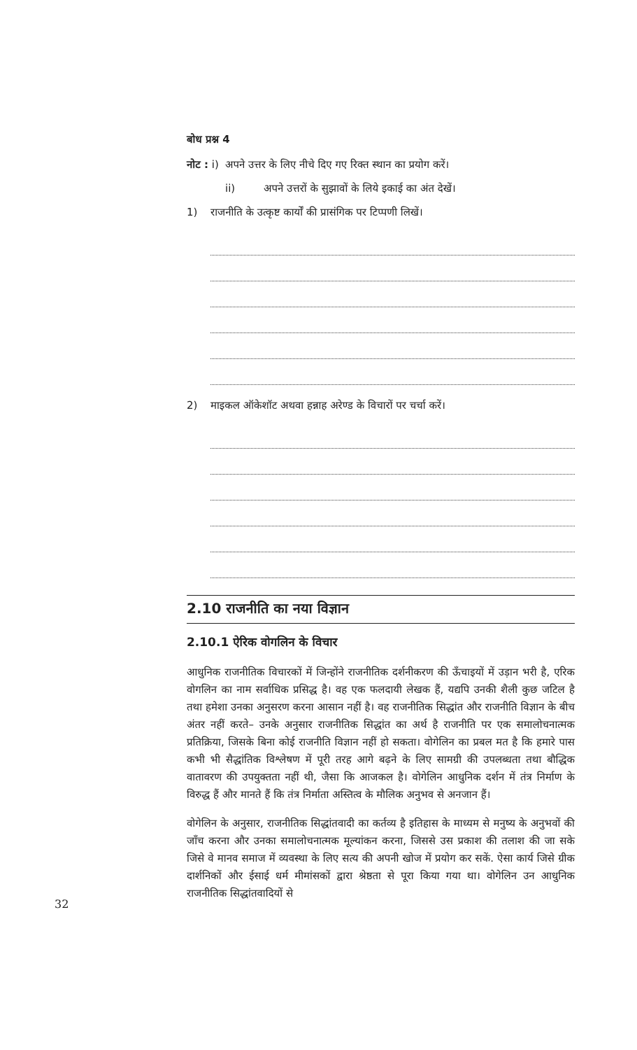बोध प्रश्न 4
नोट : i) अपने उत्तर के लिए नीचे दिए गए रिक्त स्थान का प्रयोग करें।
ii) अपने उत्तरों के सुझावों के लिये इकाई का अंत देखें।
1) राजनीति के उत्कृष्ट कार्यों की प्रासंगिक पर टिप्पणी लिखें।
2) माइकल ऑकेशॉट अथवा हन्नाह अरेण्ड के विचारों पर चर्चा करें।
2.10 राजनीति का नया विज्ञान
2.10.1 ऐरिक वोगलिन के विचार
आधुनिक राजनीतिक विचारकों में जिन्होंने राजनीतिक दर्शनीकरण की ऊँचाइयों में उड़ान भरी है, एरिक वोगलिन का नाम सर्वाधिक प्रसिद्ध है। वह एक फलदायी लेखक हैं, यद्यपि उनकी शैली कुछ जटिल है तथा हमेशा उनका अनुसरण करना आसान नहीं है। वह राजनीतिक सिद्धांत और राजनीति विज्ञान के बीच अंतर नहीं करते– उनके अनुसार राजनीतिक सिद्धांत का अर्थ है राजनीति पर एक समालोचनात्मक प्रतिक्रिया, जिसके बिना कोई राजनीति विज्ञान नहीं हो सकता। वोगेलिन का प्रबल मत है कि हमारे पास कभी भी सैद्धांतिक विश्लेषण में पूरी तरह आगे बढ़ने के लिए सामग्री की उपलब्धता तथा बौद्धिक वातावरण की उपयुक्तता नहीं थी, जैसा कि आजकल है। वोगेलिन आधुनिक दर्शन में तंत्र निर्माण के विरुद्ध हैं और मानते हैं कि तंत्र निर्माता अस्तित्व के मौलिक अनुभव से अनजान हैं।
वोगेलिन के अनुसार, राजनीतिक सिद्धांतवादी का कर्तव्य है इतिहास के माध्यम से मनुष्य के अनुभवों की जाँच करना और उनका समालोचनात्मक मूल्यांकन करना, जिससे उस प्रकाश की तलाश की जा सके जिसे वे मानव समाज में व्यवस्था के लिए सत्य की अपनी खोज में प्रयोग कर सकें. ऐसा कार्य जिसे ग्रीक दार्शनिकों और ईसाई धर्म मीमांसकों द्वारा श्रेष्ठता से पूरा किया गया था। वोगेलिन उन आधुनिक राजनीतिक सिद्धांतवादियों से
32